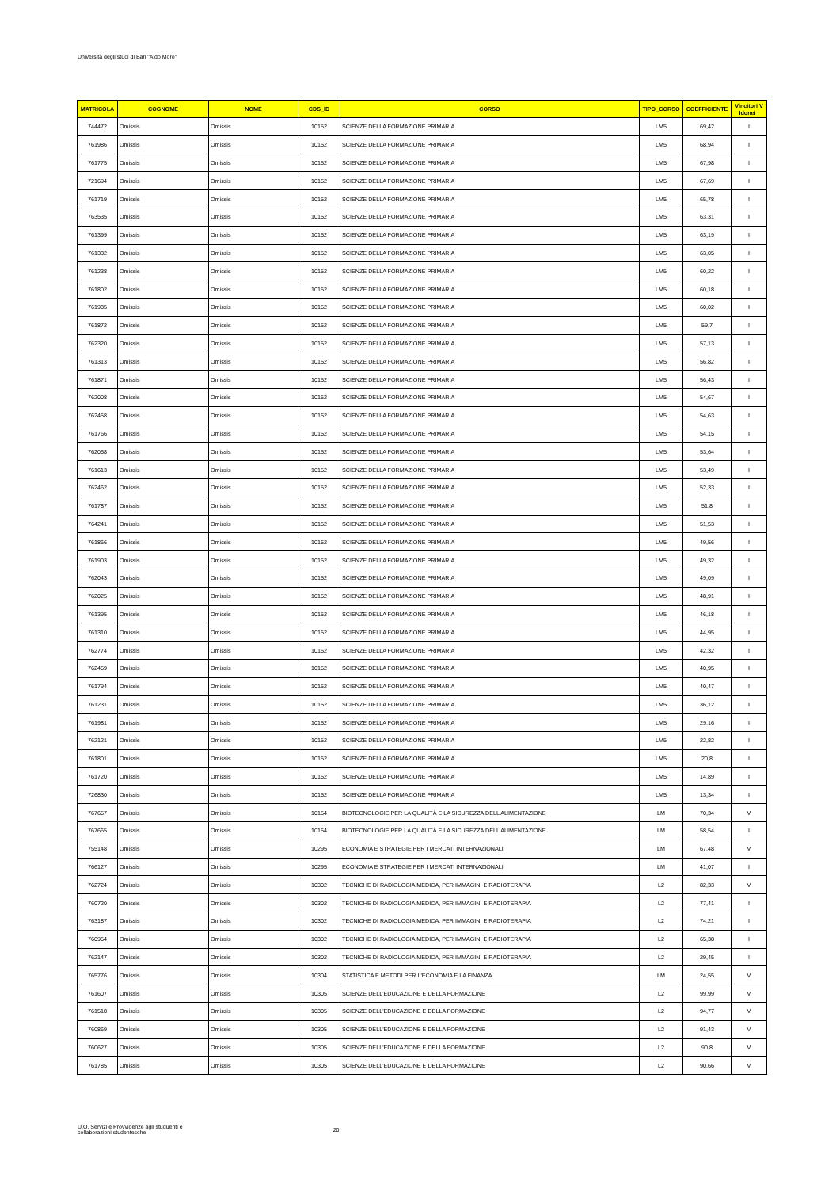Università degli studi di Bari "Aldo Moro"
| MATRICOLA | COGNOME | NOME | CDS_ID | CORSO | TIPO_CORSO | COEFFICIENTE | Vincitori V Idonei I |
| --- | --- | --- | --- | --- | --- | --- | --- |
| 744472 | Omissis | Omissis | 10152 | SCIENZE DELLA FORMAZIONE PRIMARIA | LM5 | 69,42 | I |
| 761986 | Omissis | Omissis | 10152 | SCIENZE DELLA FORMAZIONE PRIMARIA | LM5 | 68,94 | I |
| 761775 | Omissis | Omissis | 10152 | SCIENZE DELLA FORMAZIONE PRIMARIA | LM5 | 67,98 | I |
| 721694 | Omissis | Omissis | 10152 | SCIENZE DELLA FORMAZIONE PRIMARIA | LM5 | 67,69 | I |
| 761719 | Omissis | Omissis | 10152 | SCIENZE DELLA FORMAZIONE PRIMARIA | LM5 | 65,78 | I |
| 763535 | Omissis | Omissis | 10152 | SCIENZE DELLA FORMAZIONE PRIMARIA | LM5 | 63,31 | I |
| 761399 | Omissis | Omissis | 10152 | SCIENZE DELLA FORMAZIONE PRIMARIA | LM5 | 63,19 | I |
| 761332 | Omissis | Omissis | 10152 | SCIENZE DELLA FORMAZIONE PRIMARIA | LM5 | 63,05 | I |
| 761238 | Omissis | Omissis | 10152 | SCIENZE DELLA FORMAZIONE PRIMARIA | LM5 | 60,22 | I |
| 761802 | Omissis | Omissis | 10152 | SCIENZE DELLA FORMAZIONE PRIMARIA | LM5 | 60,18 | I |
| 761985 | Omissis | Omissis | 10152 | SCIENZE DELLA FORMAZIONE PRIMARIA | LM5 | 60,02 | I |
| 761872 | Omissis | Omissis | 10152 | SCIENZE DELLA FORMAZIONE PRIMARIA | LM5 | 59,7 | I |
| 762320 | Omissis | Omissis | 10152 | SCIENZE DELLA FORMAZIONE PRIMARIA | LM5 | 57,13 | I |
| 761313 | Omissis | Omissis | 10152 | SCIENZE DELLA FORMAZIONE PRIMARIA | LM5 | 56,82 | I |
| 761871 | Omissis | Omissis | 10152 | SCIENZE DELLA FORMAZIONE PRIMARIA | LM5 | 56,43 | I |
| 762008 | Omissis | Omissis | 10152 | SCIENZE DELLA FORMAZIONE PRIMARIA | LM5 | 54,67 | I |
| 762458 | Omissis | Omissis | 10152 | SCIENZE DELLA FORMAZIONE PRIMARIA | LM5 | 54,63 | I |
| 761766 | Omissis | Omissis | 10152 | SCIENZE DELLA FORMAZIONE PRIMARIA | LM5 | 54,15 | I |
| 762068 | Omissis | Omissis | 10152 | SCIENZE DELLA FORMAZIONE PRIMARIA | LM5 | 53,64 | I |
| 761613 | Omissis | Omissis | 10152 | SCIENZE DELLA FORMAZIONE PRIMARIA | LM5 | 53,49 | I |
| 762462 | Omissis | Omissis | 10152 | SCIENZE DELLA FORMAZIONE PRIMARIA | LM5 | 52,33 | I |
| 761787 | Omissis | Omissis | 10152 | SCIENZE DELLA FORMAZIONE PRIMARIA | LM5 | 51,8 | I |
| 764241 | Omissis | Omissis | 10152 | SCIENZE DELLA FORMAZIONE PRIMARIA | LM5 | 51,53 | I |
| 761866 | Omissis | Omissis | 10152 | SCIENZE DELLA FORMAZIONE PRIMARIA | LM5 | 49,56 | I |
| 761903 | Omissis | Omissis | 10152 | SCIENZE DELLA FORMAZIONE PRIMARIA | LM5 | 49,32 | I |
| 762043 | Omissis | Omissis | 10152 | SCIENZE DELLA FORMAZIONE PRIMARIA | LM5 | 49,09 | I |
| 762025 | Omissis | Omissis | 10152 | SCIENZE DELLA FORMAZIONE PRIMARIA | LM5 | 48,91 | I |
| 761395 | Omissis | Omissis | 10152 | SCIENZE DELLA FORMAZIONE PRIMARIA | LM5 | 46,18 | I |
| 761310 | Omissis | Omissis | 10152 | SCIENZE DELLA FORMAZIONE PRIMARIA | LM5 | 44,95 | I |
| 762774 | Omissis | Omissis | 10152 | SCIENZE DELLA FORMAZIONE PRIMARIA | LM5 | 42,32 | I |
| 762459 | Omissis | Omissis | 10152 | SCIENZE DELLA FORMAZIONE PRIMARIA | LM5 | 40,95 | I |
| 761794 | Omissis | Omissis | 10152 | SCIENZE DELLA FORMAZIONE PRIMARIA | LM5 | 40,47 | I |
| 761231 | Omissis | Omissis | 10152 | SCIENZE DELLA FORMAZIONE PRIMARIA | LM5 | 36,12 | I |
| 761981 | Omissis | Omissis | 10152 | SCIENZE DELLA FORMAZIONE PRIMARIA | LM5 | 29,16 | I |
| 762121 | Omissis | Omissis | 10152 | SCIENZE DELLA FORMAZIONE PRIMARIA | LM5 | 22,82 | I |
| 761801 | Omissis | Omissis | 10152 | SCIENZE DELLA FORMAZIONE PRIMARIA | LM5 | 20,8 | I |
| 761720 | Omissis | Omissis | 10152 | SCIENZE DELLA FORMAZIONE PRIMARIA | LM5 | 14,89 | I |
| 726830 | Omissis | Omissis | 10152 | SCIENZE DELLA FORMAZIONE PRIMARIA | LM5 | 13,34 | I |
| 767657 | Omissis | Omissis | 10154 | BIOTECNOLOGIE PER LA QUALITÀ E LA SICUREZZA DELL'ALIMENTAZIONE | LM | 70,34 | V |
| 767665 | Omissis | Omissis | 10154 | BIOTECNOLOGIE PER LA QUALITÀ E LA SICUREZZA DELL'ALIMENTAZIONE | LM | 58,54 | I |
| 755148 | Omissis | Omissis | 10295 | ECONOMIA E STRATEGIE PER I MERCATI INTERNAZIONALI | LM | 67,48 | V |
| 766127 | Omissis | Omissis | 10295 | ECONOMIA E STRATEGIE PER I MERCATI INTERNAZIONALI | LM | 41,07 | I |
| 762724 | Omissis | Omissis | 10302 | TECNICHE DI RADIOLOGIA MEDICA, PER IMMAGINI E RADIOTERAPIA | L2 | 82,33 | V |
| 760720 | Omissis | Omissis | 10302 | TECNICHE DI RADIOLOGIA MEDICA, PER IMMAGINI E RADIOTERAPIA | L2 | 77,41 | I |
| 763187 | Omissis | Omissis | 10302 | TECNICHE DI RADIOLOGIA MEDICA, PER IMMAGINI E RADIOTERAPIA | L2 | 74,21 | I |
| 760954 | Omissis | Omissis | 10302 | TECNICHE DI RADIOLOGIA MEDICA, PER IMMAGINI E RADIOTERAPIA | L2 | 65,38 | I |
| 762147 | Omissis | Omissis | 10302 | TECNICHE DI RADIOLOGIA MEDICA, PER IMMAGINI E RADIOTERAPIA | L2 | 29,45 | I |
| 765776 | Omissis | Omissis | 10304 | STATISTICA E METODI PER L'ECONOMIA E LA FINANZA | LM | 24,55 | V |
| 761607 | Omissis | Omissis | 10305 | SCIENZE DELL'EDUCAZIONE E DELLA FORMAZIONE | L2 | 99,99 | V |
| 761518 | Omissis | Omissis | 10305 | SCIENZE DELL'EDUCAZIONE E DELLA FORMAZIONE | L2 | 94,77 | V |
| 760869 | Omissis | Omissis | 10305 | SCIENZE DELL'EDUCAZIONE E DELLA FORMAZIONE | L2 | 91,43 | V |
| 760627 | Omissis | Omissis | 10305 | SCIENZE DELL'EDUCAZIONE E DELLA FORMAZIONE | L2 | 90,8 | V |
| 761785 | Omissis | Omissis | 10305 | SCIENZE DELL'EDUCAZIONE E DELLA FORMAZIONE | L2 | 90,66 | V |
U.O. Servizi e Provvidenze agli studuenti e
collaborazioni studentesche
20